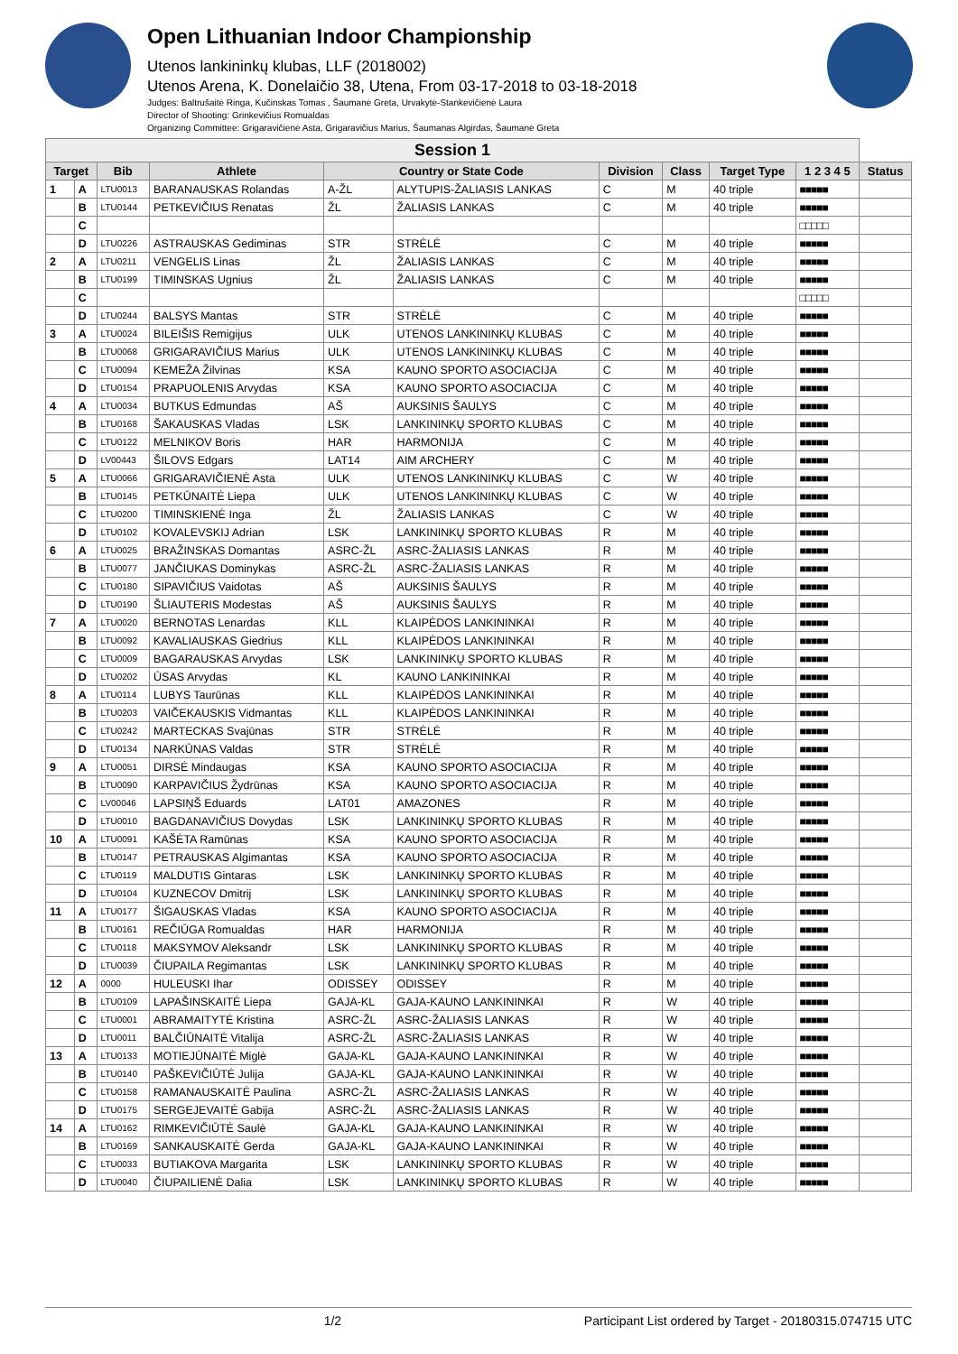Open Lithuanian Indoor Championship
Utenos lankininkų klubas, LLF (2018002)
Utenos Arena, K. Donelaičio 38, Utena, From 03-17-2018 to 03-18-2018
Judges: Baltrušaitė Ringa, Kučinskas Tomas , Šaumanė Greta, Urvakytė-Stankevičienė Laura
Director of Shooting: Grinkevičius Romualdas
Organizing Committee: Grigaravičienė Asta, Grigaravičius Marius, Šaumanas Algirdas, Šaumanė Greta
| Session 1 | | | | | | | | | | |
| --- | --- | --- | --- | --- | --- | --- | --- | --- | --- | --- |
| Target | | Bib | Athlete | Country or State Code | | Division | Class | Target Type | 1 2 3 4 5 | Status |
| 1 | A | LTU0013 | BARANAUSKAS Rolandas | A-ŽL | ALYTUPIS-ŽALIASIS LANKAS | C | M | 40 triple | ■■■■■ | |
| | B | LTU0144 | PETKEVIČIUS Renatas | ŽL | ŽALIASIS LANKAS | C | M | 40 triple | ■■■■■ | |
| | C | | | | | | | | □□□□□ | |
| | D | LTU0226 | ASTRAUSKAS Gediminas | STR | STRĖLĖ | C | M | 40 triple | ■■■■■ | |
| 2 | A | LTU0211 | VENGELIS Linas | ŽL | ŽALIASIS LANKAS | C | M | 40 triple | ■■■■■ | |
| | B | LTU0199 | TIMINSKAS Ugnius | ŽL | ŽALIASIS LANKAS | C | M | 40 triple | ■■■■■ | |
| | C | | | | | | | | □□□□□ | |
| | D | LTU0244 | BALSYS Mantas | STR | STRĖLĖ | C | M | 40 triple | ■■■■■ | |
| 3 | A | LTU0024 | BILEIŠIS Remigijus | ULK | UTENOS LANKININKŲ KLUBAS | C | M | 40 triple | ■■■■■ | |
| | B | LTU0068 | GRIGARAVIČIUS Marius | ULK | UTENOS LANKININKŲ KLUBAS | C | M | 40 triple | ■■■■■ | |
| | C | LTU0094 | KEMEŽA Žilvinas | KSA | KAUNO SPORTO ASOCIACIJA | C | M | 40 triple | ■■■■■ | |
| | D | LTU0154 | PRAPUOLENIS Arvydas | KSA | KAUNO SPORTO ASOCIACIJA | C | M | 40 triple | ■■■■■ | |
| 4 | A | LTU0034 | BUTKUS Edmundas | AŠ | AUKSINIS ŠAULYS | C | M | 40 triple | ■■■■■ | |
| | B | LTU0168 | ŠAKAUSKAS Vladas | LSK | LANKININKŲ SPORTO KLUBAS | C | M | 40 triple | ■■■■■ | |
| | C | LTU0122 | MELNIKOV Boris | HAR | HARMONIJA | C | M | 40 triple | ■■■■■ | |
| | D | LV00443 | ŠILOVS Edgars | LAT14 | AIM ARCHERY | C | M | 40 triple | ■■■■■ | |
| 5 | A | LTU0066 | GRIGARAVIČIENĖ Asta | ULK | UTENOS LANKININKŲ KLUBAS | C | W | 40 triple | ■■■■■ | |
| | B | LTU0145 | PETKŪNAITĖ Liepa | ULK | UTENOS LANKININKŲ KLUBAS | C | W | 40 triple | ■■■■■ | |
| | C | LTU0200 | TIMINSKIENĖ Inga | ŽL | ŽALIASIS LANKAS | C | W | 40 triple | ■■■■■ | |
| | D | LTU0102 | KOVALEVSKIJ Adrian | LSK | LANKININKŲ SPORTO KLUBAS | R | M | 40 triple | ■■■■■ | |
| 6 | A | LTU0025 | BRAŽINSKAS Domantas | ASRC-ŽL | ASRC-ŽALIASIS LANKAS | R | M | 40 triple | ■■■■■ | |
| | B | LTU0077 | JANČIUKAS Dominykas | ASRC-ŽL | ASRC-ŽALIASIS LANKAS | R | M | 40 triple | ■■■■■ | |
| | C | LTU0180 | SIPAVIČIUS Vaidotas | AŠ | AUKSINIS ŠAULYS | R | M | 40 triple | ■■■■■ | |
| | D | LTU0190 | ŠLIAUTERIS Modestas | AŠ | AUKSINIS ŠAULYS | R | M | 40 triple | ■■■■■ | |
| 7 | A | LTU0020 | BERNOTAS Lenardas | KLL | KLAIPĖDOS LANKININKAI | R | M | 40 triple | ■■■■■ | |
| | B | LTU0092 | KAVALIAUSKAS Giedrius | KLL | KLAIPĖDOS LANKININKAI | R | M | 40 triple | ■■■■■ | |
| | C | LTU0009 | BAGARAUSKAS Arvydas | LSK | LANKININKŲ SPORTO KLUBAS | R | M | 40 triple | ■■■■■ | |
| | D | LTU0202 | ŪSAS Arvydas | KL | KAUNO LANKININKAI | R | M | 40 triple | ■■■■■ | |
| 8 | A | LTU0114 | LUBYS Taurūnas | KLL | KLAIPĖDOS LANKININKAI | R | M | 40 triple | ■■■■■ | |
| | B | LTU0203 | VAIČEKAUSKIS Vidmantas | KLL | KLAIPĖDOS LANKININKAI | R | M | 40 triple | ■■■■■ | |
| | C | LTU0242 | MARTECKAS Svajūnas | STR | STRĖLĖ | R | M | 40 triple | ■■■■■ | |
| | D | LTU0134 | NARKŪNAS Valdas | STR | STRĖLĖ | R | M | 40 triple | ■■■■■ | |
| 9 | A | LTU0051 | DIRSĖ Mindaugas | KSA | KAUNO SPORTO ASOCIACIJA | R | M | 40 triple | ■■■■■ | |
| | B | LTU0090 | KARPAVIČIUS Žydrūnas | KSA | KAUNO SPORTO ASOCIACIJA | R | M | 40 triple | ■■■■■ | |
| | C | LV00046 | LAPSIŅŠ Eduards | LAT01 | AMAZONES | R | M | 40 triple | ■■■■■ | |
| | D | LTU0010 | BAGDANAVIČIUS Dovydas | LSK | LANKININKŲ SPORTO KLUBAS | R | M | 40 triple | ■■■■■ | |
| 10 | A | LTU0091 | KAŠĖTA Ramūnas | KSA | KAUNO SPORTO ASOCIACIJA | R | M | 40 triple | ■■■■■ | |
| | B | LTU0147 | PETRAUSKAS Algimantas | KSA | KAUNO SPORTO ASOCIACIJA | R | M | 40 triple | ■■■■■ | |
| | C | LTU0119 | MALDUTIS Gintaras | LSK | LANKININKŲ SPORTO KLUBAS | R | M | 40 triple | ■■■■■ | |
| | D | LTU0104 | KUZNECOV Dmitrij | LSK | LANKININKŲ SPORTO KLUBAS | R | M | 40 triple | ■■■■■ | |
| 11 | A | LTU0177 | ŠIGAUSKAS Vladas | KSA | KAUNO SPORTO ASOCIACIJA | R | M | 40 triple | ■■■■■ | |
| | B | LTU0161 | REČIŪGA Romualdas | HAR | HARMONIJA | R | M | 40 triple | ■■■■■ | |
| | C | LTU0118 | MAKSYMOV Aleksandr | LSK | LANKININKŲ SPORTO KLUBAS | R | M | 40 triple | ■■■■■ | |
| | D | LTU0039 | ČIUPAILA Regimantas | LSK | LANKININKŲ SPORTO KLUBAS | R | M | 40 triple | ■■■■■ | |
| 12 | A | 0000 | HULEUSKI Ihar | ODISSEY | ODISSEY | R | M | 40 triple | ■■■■■ | |
| | B | LTU0109 | LAPAŠINSKAITĖ Liepa | GAJA-KL | GAJA-KAUNO LANKININKAI | R | W | 40 triple | ■■■■■ | |
| | C | LTU0001 | ABRAMAITYTĖ Kristina | ASRC-ŽL | ASRC-ŽALIASIS LANKAS | R | W | 40 triple | ■■■■■ | |
| | D | LTU0011 | BALČIŪNAITĖ Vitalija | ASRC-ŽL | ASRC-ŽALIASIS LANKAS | R | W | 40 triple | ■■■■■ | |
| 13 | A | LTU0133 | MOTIEJŪNAITĖ Miglė | GAJA-KL | GAJA-KAUNO LANKININKAI | R | W | 40 triple | ■■■■■ | |
| | B | LTU0140 | PAŠKEVIČIŪTĖ Julija | GAJA-KL | GAJA-KAUNO LANKININKAI | R | W | 40 triple | ■■■■■ | |
| | C | LTU0158 | RAMANAUSKAITĖ Paulina | ASRC-ŽL | ASRC-ŽALIASIS LANKAS | R | W | 40 triple | ■■■■■ | |
| | D | LTU0175 | SERGEJEVAITĖ Gabija | ASRC-ŽL | ASRC-ŽALIASIS LANKAS | R | W | 40 triple | ■■■■■ | |
| 14 | A | LTU0162 | RIMKEVIČIŪTĖ Saulė | GAJA-KL | GAJA-KAUNO LANKININKAI | R | W | 40 triple | ■■■■■ | |
| | B | LTU0169 | SANKAUSKAITĖ Gerda | GAJA-KL | GAJA-KAUNO LANKININKAI | R | W | 40 triple | ■■■■■ | |
| | C | LTU0033 | BUTIAKOVA Margarita | LSK | LANKININKŲ SPORTO KLUBAS | R | W | 40 triple | ■■■■■ | |
| | D | LTU0040 | ČIUPAILIENĖ Dalia | LSK | LANKININKŲ SPORTO KLUBAS | R | W | 40 triple | ■■■■■ | |
1/2 Participant List ordered by Target - 20180315.074715 UTC